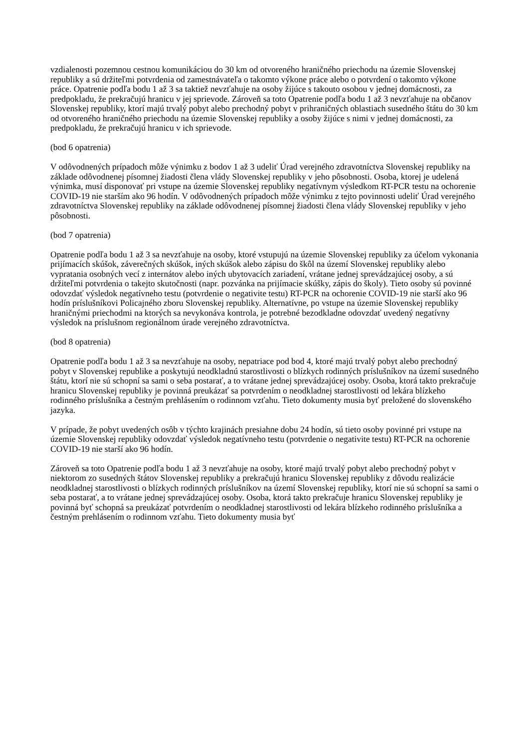vzdialenosti pozemnou cestnou komunikáciou do 30 km od otvoreného hraničného priechodu na územie Slovenskej republiky a sú držiteľmi potvrdenia od zamestnávateľa o takomto výkone práce alebo o potvrdení o takomto výkone práce. Opatrenie podľa bodu 1 až 3 sa taktiež nevzťahuje na osoby žijúce s takouto osobou v jednej domácnosti, za predpokladu, že prekračujú hranicu v jej sprievode. Zároveň sa toto Opatrenie podľa bodu 1 až 3 nevzťahuje na občanov Slovenskej republiky, ktorí majú trvalý pobyt alebo prechodný pobyt v prihraničných oblastiach susedného štátu do 30 km od otvoreného hraničného priechodu na územie Slovenskej republiky a osoby žijúce s nimi v jednej domácnosti, za predpokladu, že prekračujú hranicu v ich sprievode.
(bod 6 opatrenia)
V odôvodnených prípadoch môže výnimku z bodov 1 až 3 udeliť Úrad verejného zdravotníctva Slovenskej republiky na základe odôvodnenej písomnej žiadosti člena vlády Slovenskej republiky v jeho pôsobnosti. Osoba, ktorej je udelená výnimka, musí disponovať pri vstupe na územie Slovenskej republiky negatívnym výsledkom RT-PCR testu na ochorenie COVID-19 nie starším ako 96 hodín. V odôvodnených prípadoch môže výnimku z tejto povinnosti udeliť Úrad verejného zdravotníctva Slovenskej republiky na základe odôvodnenej písomnej žiadosti člena vlády Slovenskej republiky v jeho pôsobnosti.
(bod 7 opatrenia)
Opatrenie podľa bodu 1 až 3 sa nevzťahuje na osoby, ktoré vstupujú na územie Slovenskej republiky za účelom vykonania prijímacích skúšok, záverečných skúšok, iných skúšok alebo zápisu do škôl na území Slovenskej republiky alebo vypratania osobných vecí z internátov alebo iných ubytovacích zariadení, vrátane jednej sprevádzajúcej osoby, a sú držiteľmi potvrdenia o takejto skutočnosti (napr. pozvánka na prijímacie skúšky, zápis do školy). Tieto osoby sú povinné odovzdať výsledok negatívneho testu (potvrdenie o negativite testu) RT-PCR na ochorenie COVID-19 nie starší ako 96 hodín príslušníkovi Policajného zboru Slovenskej republiky. Alternatívne, po vstupe na územie Slovenskej republiky hraničnými priechodmi na ktorých sa nevykonáva kontrola, je potrebné bezodkladne odovzdať uvedený negatívny výsledok na príslušnom regionálnom úrade verejného zdravotníctva.
(bod 8 opatrenia)
Opatrenie podľa bodu 1 až 3 sa nevzťahuje na osoby, nepatriace pod bod 4, ktoré majú trvalý pobyt alebo prechodný pobyt v Slovenskej republike a poskytujú neodkladnú starostlivosti o blízkych rodinných príslušníkov na území susedného štátu, ktorí nie sú schopní sa sami o seba postarať, a to vrátane jednej sprevádzajúcej osoby. Osoba, ktorá takto prekračuje hranicu Slovenskej republiky je povinná preukázať sa potvrdením o neodkladnej starostlivosti od lekára blízkeho rodinného príslušníka a čestným prehlásením o rodinnom vzťahu. Tieto dokumenty musia byť preložené do slovenského jazyka.
V prípade, že pobyt uvedených osôb v týchto krajinách presiahne dobu 24 hodín, sú tieto osoby povinné pri vstupe na územie Slovenskej republiky odovzdať výsledok negatívneho testu (potvrdenie o negativite testu) RT-PCR na ochorenie COVID-19 nie starší ako 96 hodín.
Zároveň sa toto Opatrenie podľa bodu 1 až 3 nevzťahuje na osoby, ktoré majú trvalý pobyt alebo prechodný pobyt v niektorom zo susedných štátov Slovenskej republiky a prekračujú hranicu Slovenskej republiky z dôvodu realizácie neodkladnej starostlivosti o blízkych rodinných príslušníkov na území Slovenskej republiky, ktorí nie sú schopní sa sami o seba postarať, a to vrátane jednej sprevádzajúcej osoby. Osoba, ktorá takto prekračuje hranicu Slovenskej republiky je povinná byť schopná sa preukázať potvrdením o neodkladnej starostlivosti od lekára blízkeho rodinného príslušníka a čestným prehlásením o rodinnom vzťahu. Tieto dokumenty musia byť